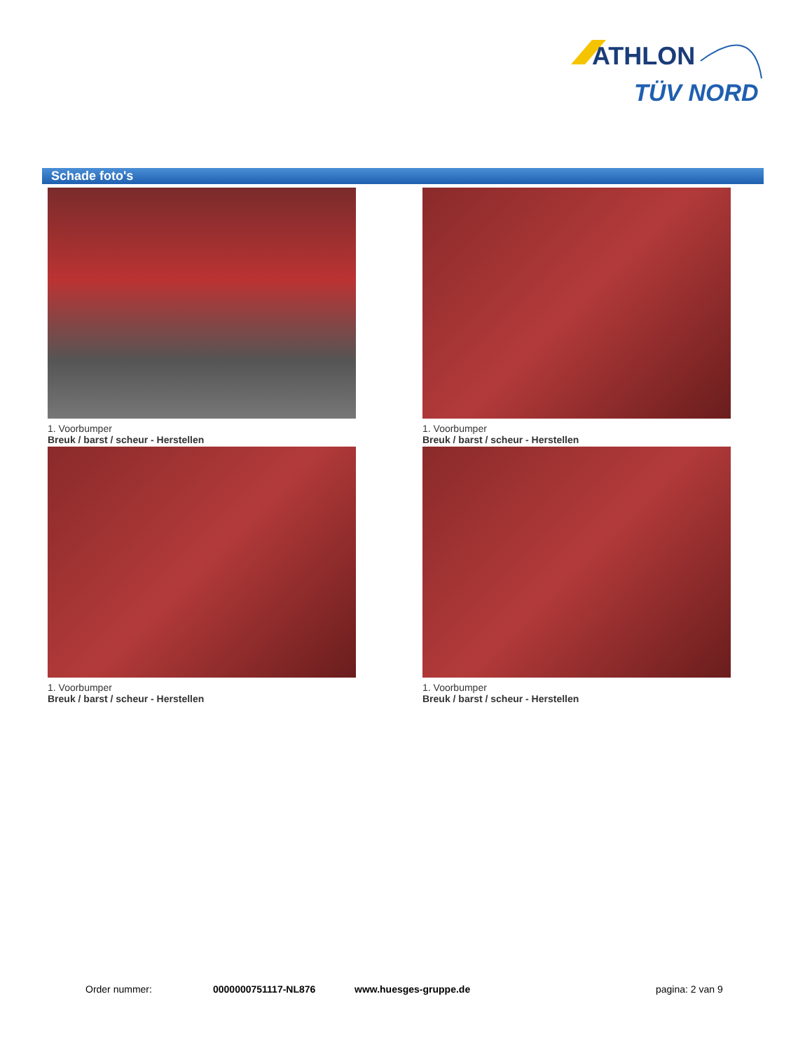ATHLON
TÜV NORD
Schade foto's
1. Voorbumper
Breuk / barst / scheur - Herstellen
1. Voorbumper
Breuk / barst / scheur - Herstellen
1. Voorbumper
Breuk / barst / scheur - Herstellen
1. Voorbumper
Breuk / barst / scheur - Herstellen
Order nummer: 0000000751117-NL876 www.huesges-gruppe.de pagina: 2 van 9